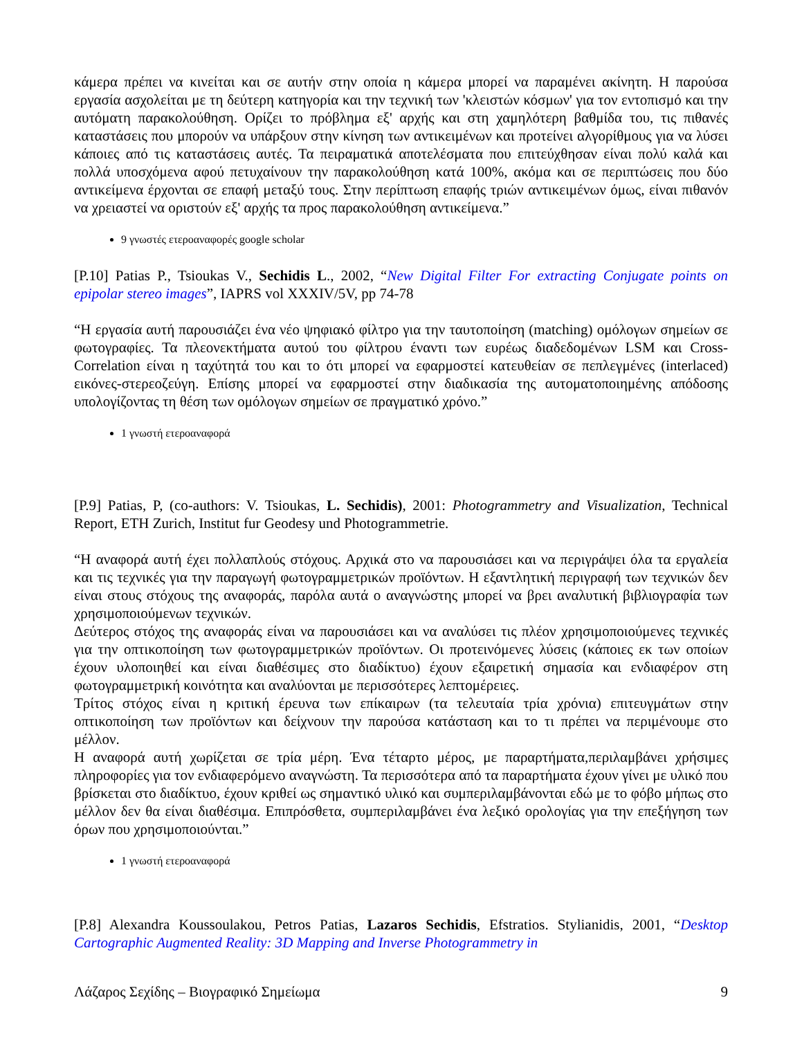κάμερα πρέπει να κινείται και σε αυτήν στην οποία η κάμερα μπορεί να παραμένει ακίνητη. Η παρούσα εργασία ασχολείται με τη δεύτερη κατηγορία και την τεχνική των 'κλειστών κόσμων' για τον εντοπισμό και την αυτόματη παρακολούθηση. Ορίζει το πρόβλημα εξ' αρχής και στη χαμηλότερη βαθμίδα του, τις πιθανές καταστάσεις που μπορούν να υπάρξουν στην κίνηση των αντικειμένων και προτείνει αλγορίθμους για να λύσει κάποιες από τις καταστάσεις αυτές. Τα πειραματικά αποτελέσματα που επιτεύχθησαν είναι πολύ καλά και πολλά υποσχόμενα αφού πετυχαίνουν την παρακολούθηση κατά 100%, ακόμα και σε περιπτώσεις που δύο αντικείμενα έρχονται σε επαφή μεταξύ τους. Στην περίπτωση επαφής τριών αντικειμένων όμως, είναι πιθανόν να χρειαστεί να οριστούν εξ' αρχής τα προς παρακολούθηση αντικείμενα.”
9 γνωστές ετεροαναφορές google scholar
[P.10] Patias P., Tsioukas V., Sechidis L., 2002, “New Digital Filter For extracting Conjugate points on epipolar stereo images”, IAPRS vol XXXIV/5V, pp 74-78
“Η εργασία αυτή παρουσιάζει ένα νέο ψηφιακό φίλτρο για την ταυτοποίηση (matching) ομόλογων σημείων σε φωτογραφίες. Τα πλεονεκτήματα αυτού του φίλτρου έναντι των ευρέως διαδεδομένων LSM και Cross-Correlation είναι η ταχύτητά του και το ότι μπορεί να εφαρμοστεί κατευθείαν σε πεπλεγμένες (interlaced) εικόνες-στερεοζεύγη. Επίσης μπορεί να εφαρμοστεί στην διαδικασία της αυτοματοποιημένης απόδοσης υπολογίζοντας τη θέση των ομόλογων σημείων σε πραγματικό χρόνο.”
1 γνωστή ετεροαναφορά
[P.9] Patias, P, (co-authors: V. Tsioukas, L. Sechidis), 2001: Photogrammetry and Visualization, Technical Report, ETH Zurich, Institut fur Geodesy und Photogrammetrie.
“Η αναφορά αυτή έχει πολλαπλούς στόχους. Αρχικά στο να παρουσιάσει και να περιγράψει όλα τα εργαλεία και τις τεχνικές για την παραγωγή φωτογραμμετρικών προϊόντων. Η εξαντλητική περιγραφή των τεχνικών δεν είναι στους στόχους της αναφοράς, παρόλα αυτά ο αναγνώστης μπορεί να βρει αναλυτική βιβλιογραφία των χρησιμοποιούμενων τεχνικών.
Δεύτερος στόχος της αναφοράς είναι να παρουσιάσει και να αναλύσει τις πλέον χρησιμοποιούμενες τεχνικές για την οπτικοποίηση των φωτογραμμετρικών προϊόντων. Οι προτεινόμενες λύσεις (κάποιες εκ των οποίων έχουν υλοποιηθεί και είναι διαθέσιμες στο διαδίκτυο) έχουν εξαιρετική σημασία και ενδιαφέρον στη φωτογραμμετρική κοινότητα και αναλύονται με περισσότερες λεπτομέρειες.
Τρίτος στόχος είναι η κριτική έρευνα των επίκαιρων (τα τελευταία τρία χρόνια) επιτευγμάτων στην οπτικοποίηση των προϊόντων και δείχνουν την παρούσα κατάσταση και το τι πρέπει να περιμένουμε στο μέλλον.
Η αναφορά αυτή χωρίζεται σε τρία μέρη. Ένα τέταρτο μέρος, με παραρτήματα,περιλαμβάνει χρήσιμες πληροφορίες για τον ενδιαφερόμενο αναγνώστη. Τα περισσότερα από τα παραρτήματα έχουν γίνει με υλικό που βρίσκεται στο διαδίκτυο, έχουν κριθεί ως σημαντικό υλικό και συμπεριλαμβάνονται εδώ με το φόβο μήπως στο μέλλον δεν θα είναι διαθέσιμα. Επιπρόσθετα, συμπεριλαμβάνει ένα λεξικό ορολογίας για την επεξήγηση των όρων που χρησιμοποιούνται.”
1 γνωστή ετεροαναφορά
[P.8] Alexandra Koussoulakou, Petros Patias, Lazaros Sechidis, Efstratios. Stylianidis, 2001, “Desktop Cartographic Augmented Reality: 3D Mapping and Inverse Photogrammetry in
Λάζαρος Σεχίδης – Βιογραφικό Σημείωμα 9